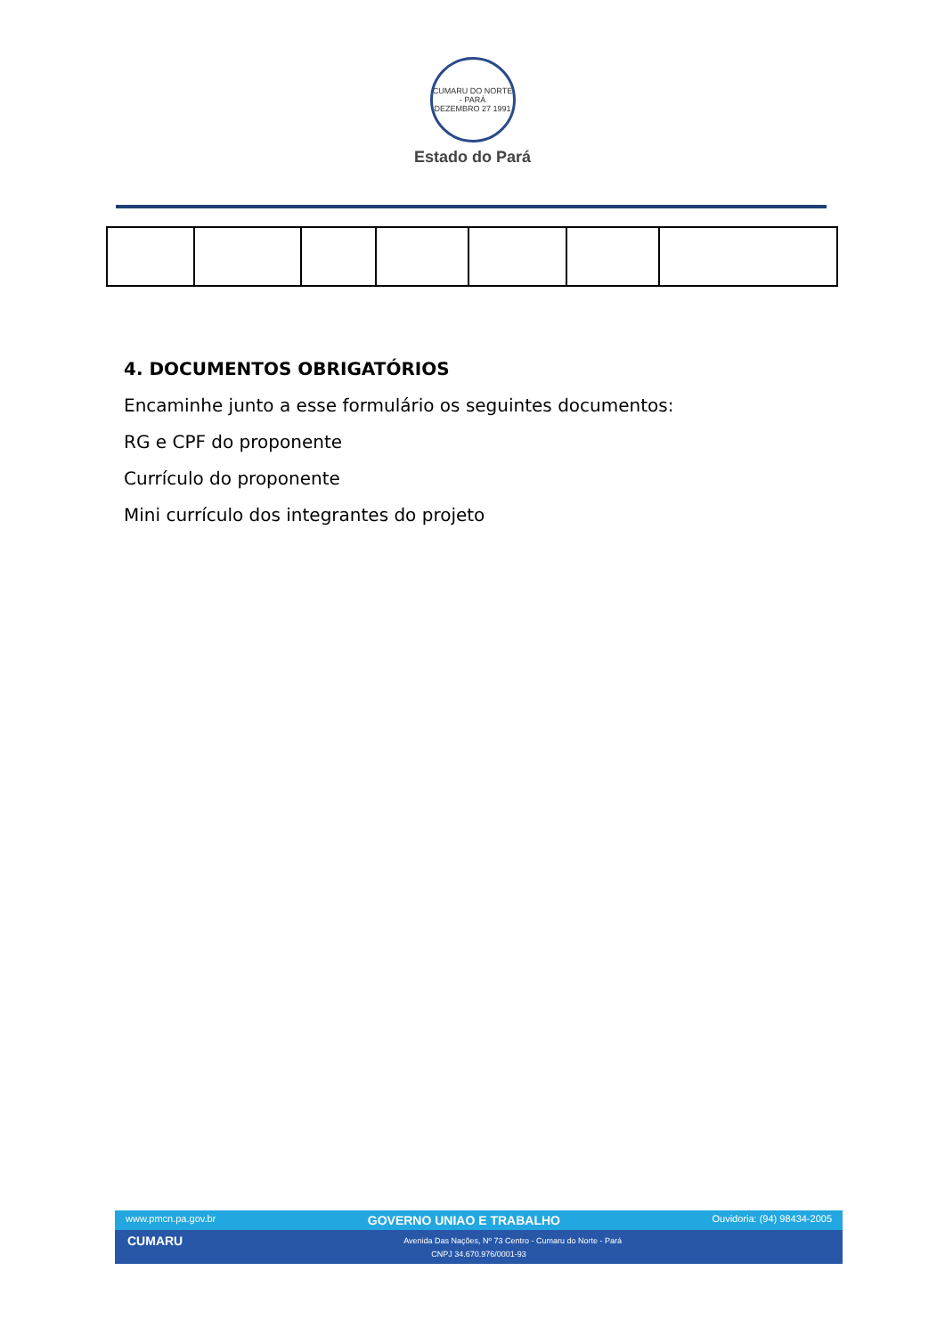CUMARU DO NORTE - PARÁ
DEZEMBRO 27 1991
Estado do Pará
4. DOCUMENTOS OBRIGATÓRIOS
Encaminhe junto a esse formulário os seguintes documentos:
RG e CPF do proponente
Currículo do proponente
Mini currículo dos integrantes do projeto
www.pmcn.pa.gov.br GOVERNO UNIAO E TRABALHO Ouvidoria: (94) 98434-2005
CUMARU Avenida Das Nações, Nº 73 Centro - Cumaru do Norte - Pará
CNPJ 34.670.976/0001-93